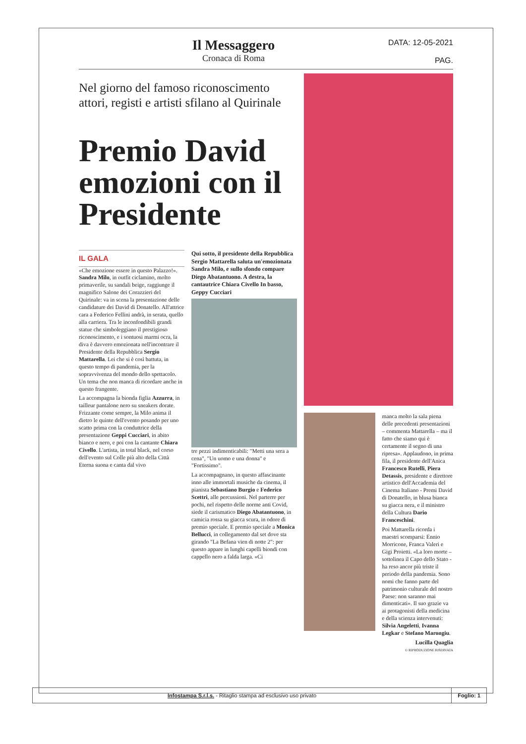Il Messaggero
Cronaca di Roma
DATA: 12-05-2021
PAG.
Nel giorno del famoso riconoscimento attori, registi e artisti sfilano al Quirinale
Premio David emozioni con il Presidente
IL GALA
«Che emozione essere in questo Palazzo!». Sandra Milo, in outfit ciclamino, molto primaverile, su sandali beige, raggiunge il magnifico Salone dei Corazzieri del Quirinale: va in scena la presentazione delle candidature dei David di Donatello. All'attrice cara a Federico Fellini andrà, in serata, quello alla carriera. Tra le inconfondibili grandi statue che simboleggiano il prestigioso riconoscimento, e i sontuosi marmi ocra, la diva è davvero emozionata nell'incontrare il Presidente della Repubblica Sergio Mattarella. Lei che si è così battuta, in questo tempo di pandemia, per la sopravvivenza del mondo dello spettacolo. Un tema che non manca di ricordare anche in questo frangente.
La accompagna la bionda figlia Azzurra, in tailleur pantalone nero su sneakers dorate. Frizzante come sempre, la Milo anima il dietro le quinte dell'evento posando per uno scatto prima con la conduttrice della presentazione Geppi Cucciari, in abito bianco e nero, e poi con la cantante Chiara Civello. L'artista, in total black, nel corso dell'evento sul Colle più alto della Città Eterna suona e canta dal vivo
Qui sotto, il presidente della Repubblica Sergio Mattarella saluta un'emozionata Sandra Milo, e sullo sfondo compare Diego Abatantuono. A destra, la cantautrice Chiara Civello In basso, Geppy Cucciari
tre pezzi indimenticabili: "Metti una sera a cena", "Un uomo e una donna" e "Fortissimo".
La accompagnano, in questo affascinante inno alle immortali musiche da cinema, il pianista Sebastiano Burgio e Federico Scettri, alle percussioni. Nel parterre per pochi, nel rispetto delle norme anti Covid, siede il carismatico Diego Abatantuono, in camicia rossa su giacca scura, in odore di premio speciale. E premio speciale a Monica Bellucci, in collegamento dal set dove sta girando "La Befana vien di notte 2": per questo appare in lunghi capelli biondi con cappello nero a falda larga. «Ci
manca molto la sala piena delle precedenti presentazioni – commenta Mattarella – ma il fatto che siamo qui è certamente il segno di una ripresa». Applaudono, in prima fila, il presidente dell'Anica Francesco Rutelli, Piera Detassis, presidente e direttore artistico dell'Accademia del Cinema Italiano - Premi David di Donatello, in blusa bianca su giacca nera, e il ministro della Cultura Dario Franceschini.
Poi Mattarella ricorda i maestri scomparsi: Ennio Morricone, Franca Valeri e Gigi Proietti. «La loro morte – sottolinea il Capo dello Stato - ha reso ancor più triste il periodo della pandemia. Sono nomi che fanno parte del patrimonio culturale del nostro Paese: non saranno mai dimenticati». Il suo grazie va ai protagonisti della medicina e della scienza intervenuti: Silvia Angeletti, Ivanna Legkar e Stefano Marongiu.
Lucilla Quaglia
© RIPRODUZIONE RISERVATA
Infostampa S.r.l.s. - Ritaglio stampa ad esclusivo uso privato
Foglio: 1